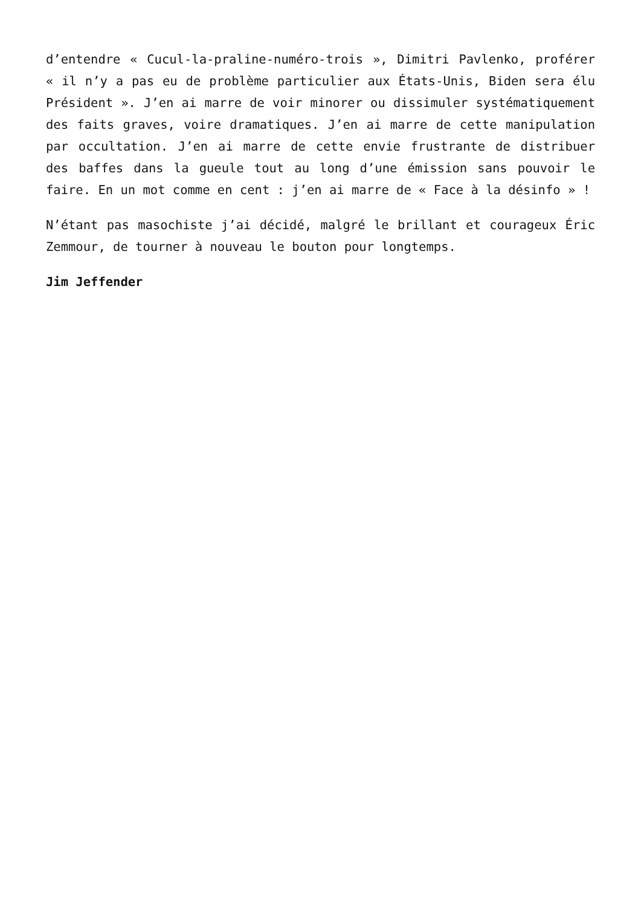d’entendre « Cucul-la-praline-numéro-trois », Dimitri Pavlenko, proférer « il n’y a pas eu de problème particulier aux États-Unis, Biden sera élu Président ». J’en ai marre de voir minorer ou dissimuler systématiquement des faits graves, voire dramatiques. J’en ai marre de cette manipulation par occultation. J’en ai marre de cette envie frustrante de distribuer des baffes dans la gueule tout au long d’une émission sans pouvoir le faire. En un mot comme en cent : j’en ai marre de « Face à la désinfo » !
N’étant pas masochiste j’ai décidé, malgré le brillant et courageux Éric Zemmour, de tourner à nouveau le bouton pour longtemps.
Jim Jeffender